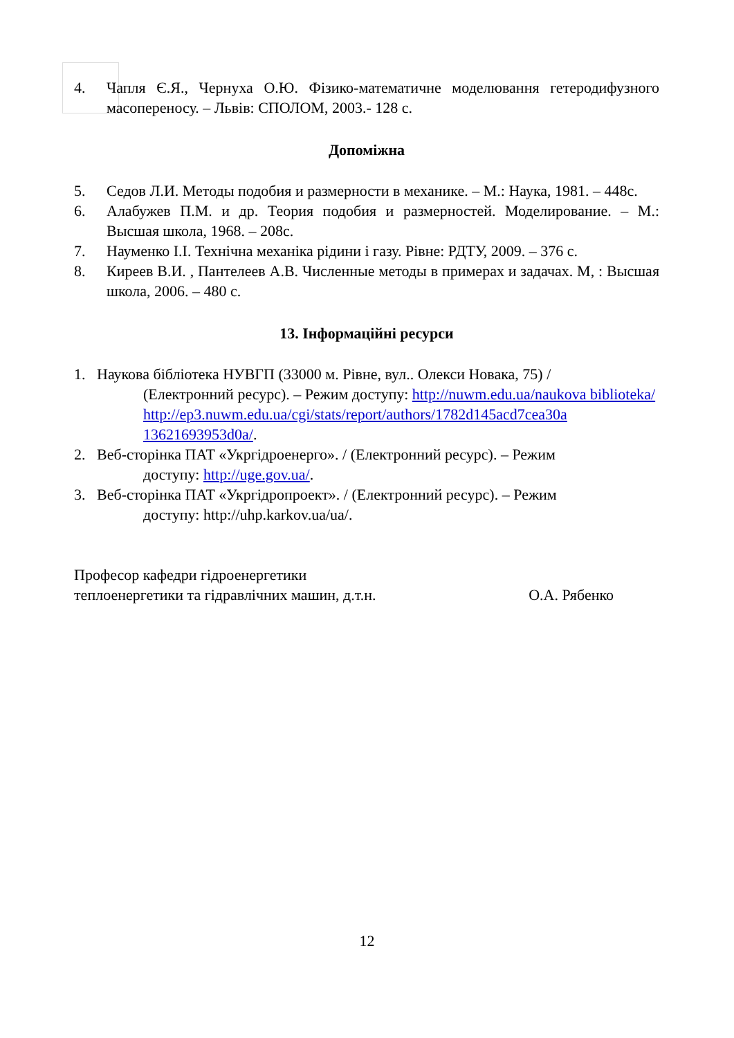4. Чапля Є.Я., Чернуха О.Ю. Фізико-математичне моделювання гетеродифузного масопереносу. – Львів: СПОЛОМ, 2003.- 128 с.
Допоміжна
5. Седов Л.И. Методы подобия и размерности в механике. – М.: Наука, 1981. – 448с.
6. Алабужев П.М. и др. Теория подобия и размерностей. Моделирование. – М.: Высшая школа, 1968. – 208с.
7. Науменко І.І. Технічна механіка рідини і газу. Рівне: РДТУ, 2009. – 376 с.
8. Киреев В.И. , Пантелеев А.В. Численные методы в примерах и задачах. М, : Высшая школа, 2006. – 480 с.
13. Інформаційні ресурси
1. Наукова бібліотека НУВГП (33000 м. Рівне, вул.. Олекси Новака, 75) /
(Електронний ресурс). – Режим доступу: http://nuwm.edu.ua/naukova biblioteka/
http://ep3.nuwm.edu.ua/cgi/stats/report/authors/1782d145acd7cea30a 13621693953d0a/.
2. Веб-сторінка ПАТ «Укргідроенерго». / (Електронний ресурс). – Режим
доступу: http://uge.gov.ua/.
3. Веб-сторінка ПАТ «Укргідропроект». / (Електронний ресурс). – Режим
доступу: http://uhp.karkov.ua/ua/.
Професор кафедри гідроенергетики
теплоенергетики та гідравлічних машин, д.т.н.
О.А. Рябенко
12